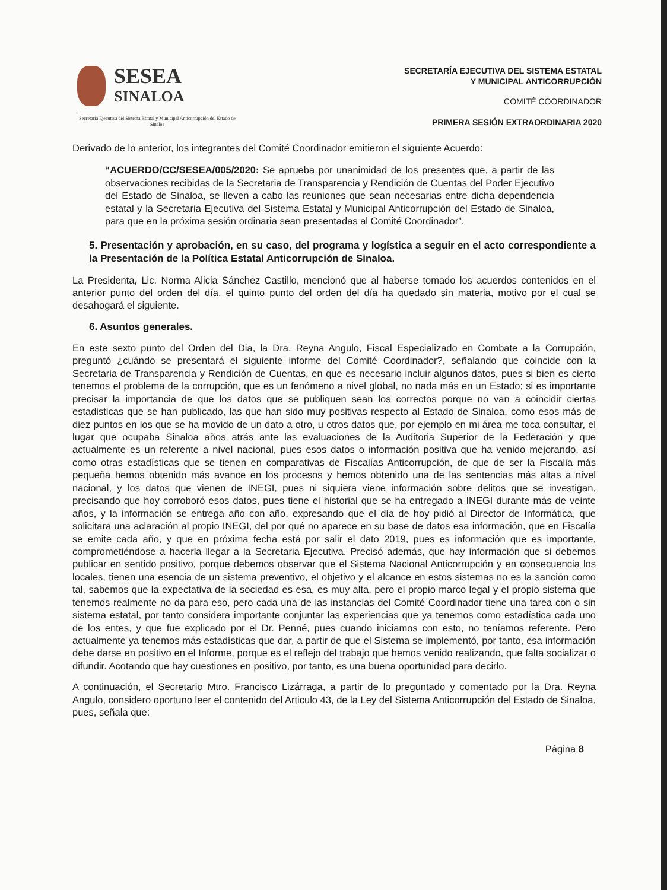SESEA
SINALOA
Secretaría Ejecutiva del Sistema Estatal y Municipal Anticorrupción del Estado de Sinaloa
SECRETARÍA EJECUTIVA DEL SISTEMA ESTATAL
Y MUNICIPAL ANTICORRUPCIÓN
COMITÉ COORDINADOR
PRIMERA SESIÓN EXTRAORDINARIA 2020
Derivado de lo anterior, los integrantes del Comité Coordinador emitieron el siguiente Acuerdo:
“ACUERDO/CC/SESEA/005/2020: Se aprueba por unanimidad de los presentes que, a partir de las observaciones recibidas de la Secretaria de Transparencia y Rendición de Cuentas del Poder Ejecutivo del Estado de Sinaloa, se lleven a cabo las reuniones que sean necesarias entre dicha dependencia estatal y la Secretaria Ejecutiva del Sistema Estatal y Municipal Anticorrupción del Estado de Sinaloa, para que en la próxima sesión ordinaria sean presentadas al Comité Coordinador”.
5. Presentación y aprobación, en su caso, del programa y logística a seguir en el acto correspondiente a la Presentación de la Política Estatal Anticorrupción de Sinaloa.
La Presidenta, Lic. Norma Alicia Sánchez Castillo, mencionó que al haberse tomado los acuerdos contenidos en el anterior punto del orden del día, el quinto punto del orden del día ha quedado sin materia, motivo por el cual se desahogará el siguiente.
6. Asuntos generales.
En este sexto punto del Orden del Dia, la Dra. Reyna Angulo, Fiscal Especializado en Combate a la Corrupción, preguntó ¿cuándo se presentará el siguiente informe del Comité Coordinador?, señalando que coincide con la Secretaria de Transparencia y Rendición de Cuentas, en que es necesario incluir algunos datos, pues si bien es cierto tenemos el problema de la corrupción, que es un fenómeno a nivel global, no nada más en un Estado; si es importante precisar la importancia de que los datos que se publiquen sean los correctos porque no van a coincidir ciertas estadisticas que se han publicado, las que han sido muy positivas respecto al Estado de Sinaloa, como esos más de diez puntos en los que se ha movido de un dato a otro, u otros datos que, por ejemplo en mi área me toca consultar, el lugar que ocupaba Sinaloa años atrás ante las evaluaciones de la Auditoria Superior de la Federación y que actualmente es un referente a nivel nacional, pues esos datos o información positiva que ha venido mejorando, así como otras estadísticas que se tienen en comparativas de Fiscalías Anticorrupción, de que de ser la Fiscalia más pequeña hemos obtenido más avance en los procesos y hemos obtenido una de las sentencias más altas a nivel nacional, y los datos que vienen de INEGI, pues ni siquiera viene información sobre delitos que se investigan, precisando que hoy corroboró esos datos, pues tiene el historial que se ha entregado a INEGI durante más de veinte años, y la información se entrega año con año, expresando que el día de hoy pidió al Director de Informática, que solicitara una aclaración al propio INEGI, del por qué no aparece en su base de datos esa información, que en Fiscalía se emite cada año, y que en próxima fecha está por salir el dato 2019, pues es información que es importante, comprometiéndose a hacerla llegar a la Secretaria Ejecutiva. Precisó además, que hay información que si debemos publicar en sentido positivo, porque debemos observar que el Sistema Nacional Anticorrupción y en consecuencia los locales, tienen una esencia de un sistema preventivo, el objetivo y el alcance en estos sistemas no es la sanción como tal, sabemos que la expectativa de la sociedad es esa, es muy alta, pero el propio marco legal y el propio sistema que tenemos realmente no da para eso, pero cada una de las instancias del Comité Coordinador tiene una tarea con o sin sistema estatal, por tanto considera importante conjuntar las experiencias que ya tenemos como estadística cada uno de los entes, y que fue explicado por el Dr. Penné, pues cuando iniciamos con esto, no teníamos referente. Pero actualmente ya tenemos más estadísticas que dar, a partir de que el Sistema se implementó, por tanto, esa información debe darse en positivo en el Informe, porque es el reflejo del trabajo que hemos venido realizando, que falta socializar o difundir. Acotando que hay cuestiones en positivo, por tanto, es una buena oportunidad para decirlo.
A continuación, el Secretario Mtro. Francisco Lizárraga, a partir de lo preguntado y comentado por la Dra. Reyna Angulo, considero oportuno leer el contenido del Articulo 43, de la Ley del Sistema Anticorrupción del Estado de Sinaloa, pues, señala que:
Página 8